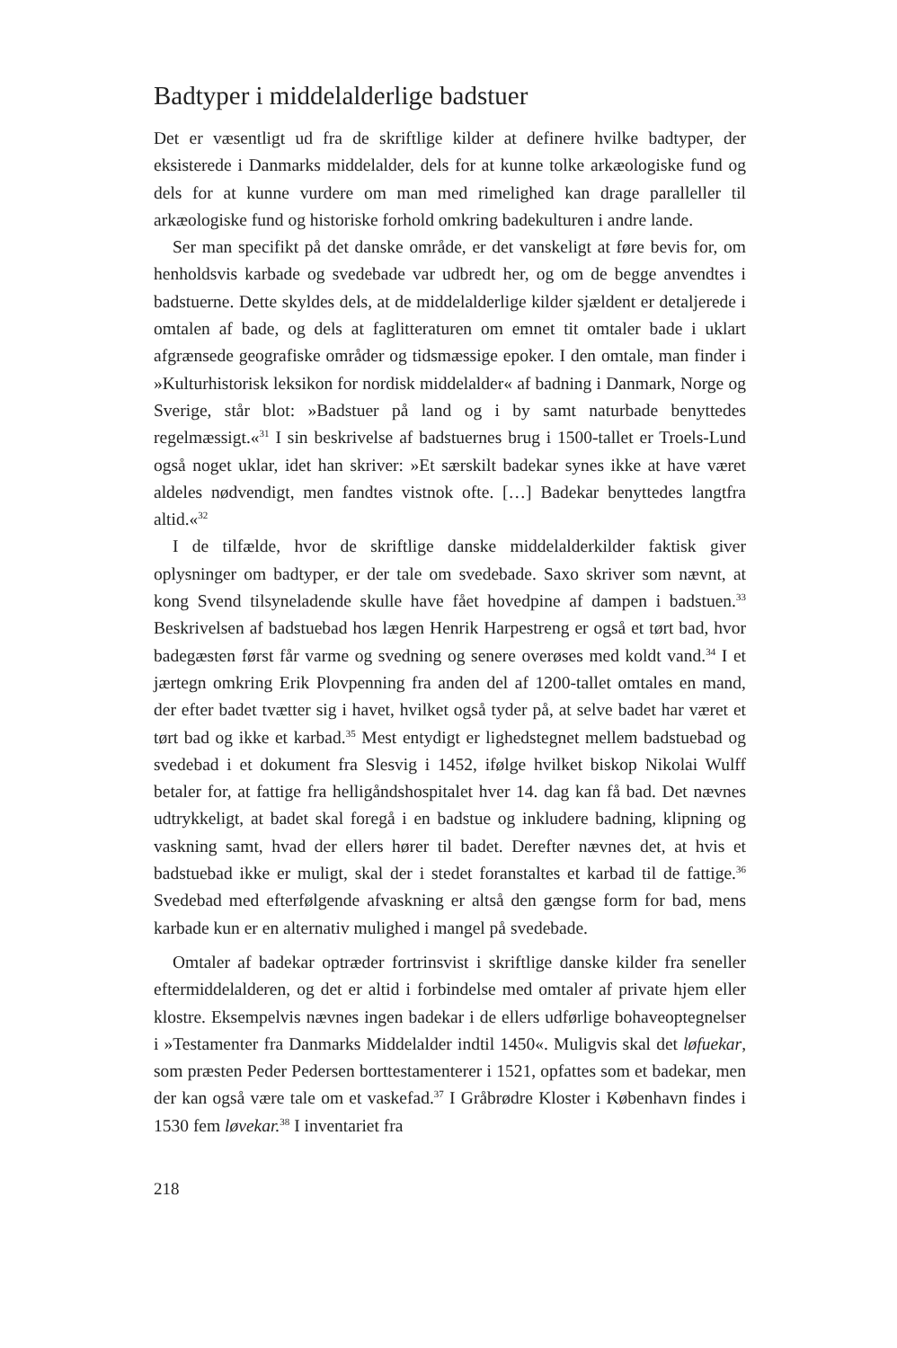Badtyper i middelalderlige badstuer
Det er væsentligt ud fra de skriftlige kilder at definere hvilke badtyper, der eksisterede i Danmarks middelalder, dels for at kunne tolke arkæologiske fund og dels for at kunne vurdere om man med rimelighed kan drage paralleller til arkæologiske fund og historiske forhold omkring badekulturen i andre lande.
Ser man specifikt på det danske område, er det vanskeligt at føre bevis for, om henholdsvis karbade og svedebade var udbredt her, og om de begge anvendtes i badstuerne. Dette skyldes dels, at de middelalderlige kilder sjældent er detaljerede i omtalen af bade, og dels at faglitteraturen om emnet tit omtaler bade i uklart afgrænsede geografiske områder og tidsmæssige epoker. I den omtale, man finder i »Kulturhistorisk leksikon for nordisk middelalder« af badning i Danmark, Norge og Sverige, står blot: »Badstuer på land og i by samt naturbade benyttedes regelmæssigt.«<sup>31</sup> I sin beskrivelse af badstuernes brug i 1500-tallet er Troels-Lund også noget uklar, idet han skriver: »Et særskilt badekar synes ikke at have været aldeles nødvendigt, men fandtes vistnok ofte. […] Badekar benyttedes langtfra altid.«<sup>32</sup>
I de tilfælde, hvor de skriftlige danske middelalderkilder faktisk giver oplysninger om badtyper, er der tale om svedebade. Saxo skriver som nævnt, at kong Svend tilsyneladende skulle have fået hovedpine af dampen i badstuen.<sup>33</sup> Beskrivelsen af badstuebad hos lægen Henrik Harpestreng er også et tørt bad, hvor badegæsten først får varme og svedning og senere overøses med koldt vand.<sup>34</sup> I et jærtegn omkring Erik Plovpenning fra anden del af 1200-tallet omtales en mand, der efter badet tvætter sig i havet, hvilket også tyder på, at selve badet har været et tørt bad og ikke et karbad.<sup>35</sup> Mest entydigt er lighedstegnet mellem badstuebad og svedebad i et dokument fra Slesvig i 1452, ifølge hvilket biskop Nikolai Wulff betaler for, at fattige fra helligåndshospitalet hver 14. dag kan få bad. Det nævnes udtrykkeligt, at badet skal foregå i en badstue og inkludere badning, klipning og vaskning samt, hvad der ellers hører til badet. Derefter nævnes det, at hvis et badstuebad ikke er muligt, skal der i stedet foranstaltes et karbad til de fattige.<sup>36</sup> Svedebad med efterfølgende afvaskning er altså den gængse form for bad, mens karbade kun er en alternativ mulighed i mangel på svedebade.
Omtaler af badekar optræder fortrinsvist i skriftlige danske kilder fra seneller eftermiddelalderen, og det er altid i forbindelse med omtaler af private hjem eller klostre. Eksempelvis nævnes ingen badekar i de ellers udførlige bohaveoptegnelser i »Testamenter fra Danmarks Middelalder indtil 1450«. Muligvis skal det løfuekar, som præsten Peder Pedersen borttestamenterer i 1521, opfattes som et badekar, men der kan også være tale om et vaskefad.<sup>37</sup> I Gråbrødre Kloster i København findes i 1530 fem løvekar.<sup>38</sup> I inventariet fra
218